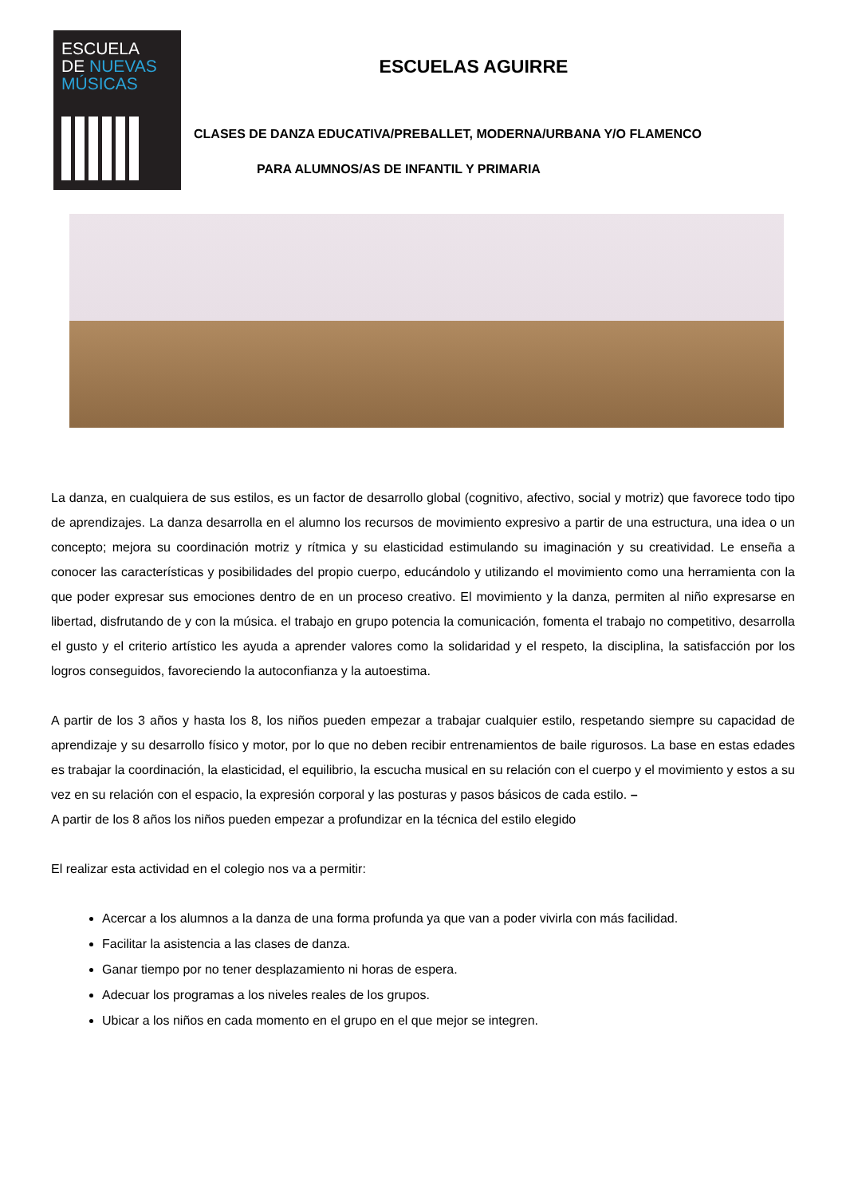ESCUELA
DE NUEVAS
MÚSICAS
ESCUELAS AGUIRRE
CLASES DE DANZA EDUCATIVA/PREBALLET, MODERNA/URBANA Y/O FLAMENCO
PARA ALUMNOS/AS DE INFANTIL Y PRIMARIA
La danza, en cualquiera de sus estilos, es un factor de desarrollo global (cognitivo, afectivo, social y motriz) que favorece todo tipo de aprendizajes. La danza desarrolla en el alumno los recursos de movimiento expresivo a partir de una estructura, una idea o un concepto; mejora su coordinación motriz y rítmica y su elasticidad estimulando su imaginación y su creatividad. Le enseña a conocer las características y posibilidades del propio cuerpo, educándolo y utilizando el movimiento como una herramienta con la que poder expresar sus emociones dentro de en un proceso creativo. El movimiento y la danza, permiten al niño expresarse en libertad, disfrutando de y con la música. el trabajo en grupo potencia la comunicación, fomenta el trabajo no competitivo, desarrolla el gusto y el criterio artístico les ayuda a aprender valores como la solidaridad y el respeto, la disciplina, la satisfacción por los logros conseguidos, favoreciendo la autoconfianza y la autoestima.
A partir de los 3 años y hasta los 8, los niños pueden empezar a trabajar cualquier estilo, respetando siempre su capacidad de aprendizaje y su desarrollo físico y motor, por lo que no deben recibir entrenamientos de baile rigurosos. La base en estas edades es trabajar la coordinación, la elasticidad, el equilibrio, la escucha musical en su relación con el cuerpo y el movimiento y estos a su vez en su relación con el espacio, la expresión corporal y las posturas y pasos básicos de cada estilo. –
A partir de los 8 años los niños pueden empezar a profundizar en la técnica del estilo elegido
El realizar esta actividad en el colegio nos va a permitir:
Acercar a los alumnos a la danza de una forma profunda ya que van a poder vivirla con más facilidad.
Facilitar la asistencia a las clases de danza.
Ganar tiempo por no tener desplazamiento ni horas de espera.
Adecuar los programas a los niveles reales de los grupos.
Ubicar a los niños en cada momento en el grupo en el que mejor se integren.